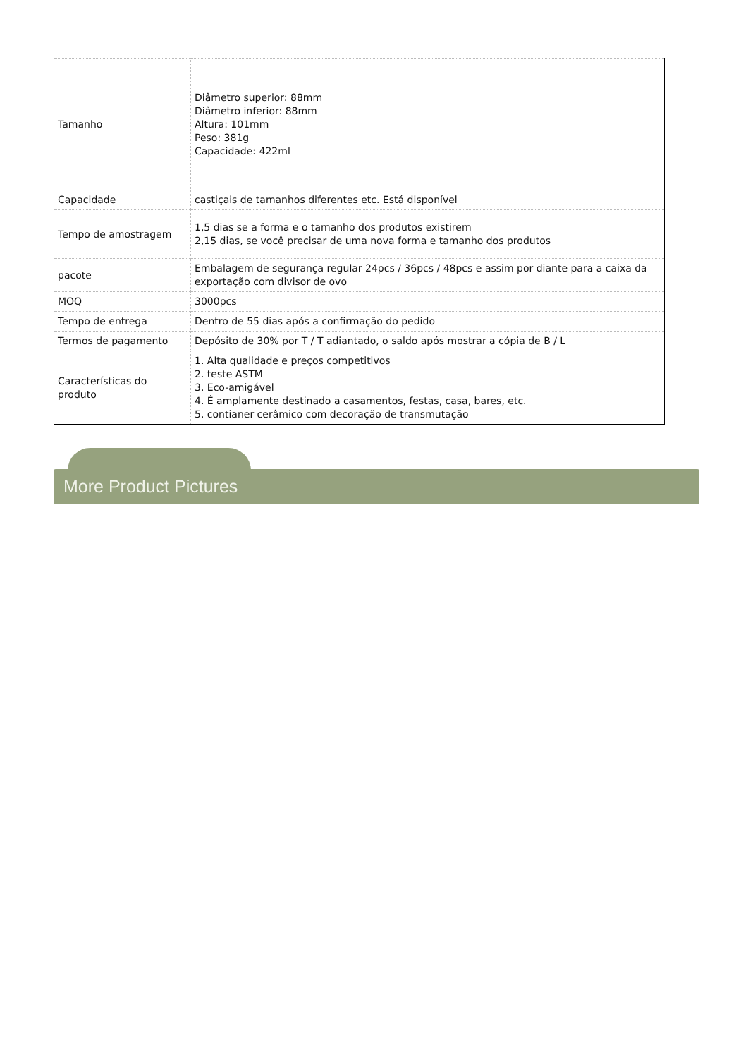| Tamanho | Diâmetro superior: 88mm Diâmetro inferior: 88mm Altura: 101mm Peso: 381g Capacidade: 422ml |
| Capacidade | castiçais de tamanhos diferentes etc. Está disponível |
| Tempo de amostragem | 1,5 dias se a forma e o tamanho dos produtos existirem 2,15 dias, se você precisar de uma nova forma e tamanho dos produtos |
| pacote | Embalagem de segurança regular 24pcs / 36pcs / 48pcs e assim por diante para a caixa da exportação com divisor de ovo |
| MOQ | 3000pcs |
| Tempo de entrega | Dentro de 55 dias após a confirmação do pedido |
| Termos de pagamento | Depósito de 30% por T / T adiantado, o saldo após mostrar a cópia de B / L |
| Características do produto | 1. Alta qualidade e preços competitivos 2. teste ASTM 3. Eco-amigável 4. É amplamente destinado a casamentos, festas, casa, bares, etc. 5. contianer cerâmico com decoração de transmutação |
More Product Pictures